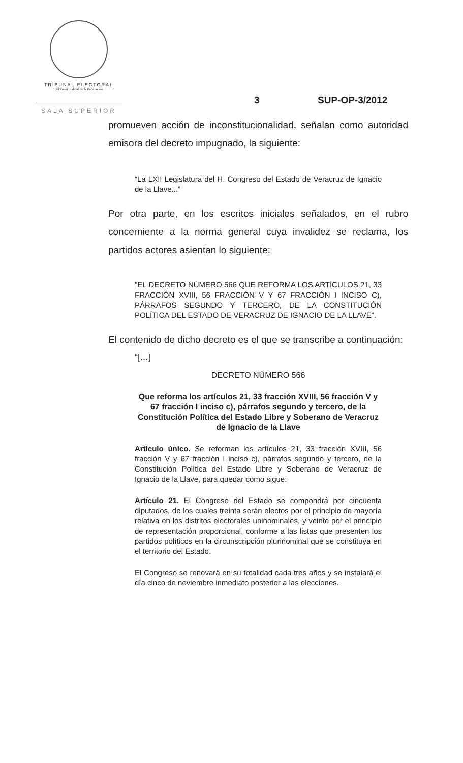TRIBUNAL ELECTORAL
del Poder Judicial de la Federación
SALA SUPERIOR
3 SUP-OP-3/2012
promueven acción de inconstitucionalidad, señalan como autoridad emisora del decreto impugnado, la siguiente:
“La LXII Legislatura del H. Congreso del Estado de Veracruz de Ignacio de la Llave...”
Por otra parte, en los escritos iniciales señalados, en el rubro concerniente a la norma general cuya invalidez se reclama, los partidos actores asientan lo siguiente:
"EL DECRETO NÚMERO 566 QUE REFORMA LOS ARTÍCULOS 21, 33 FRACCIÓN XVIII, 56 FRACCIÓN V Y 67 FRACCIÓN I INCISO C), PÁRRAFOS SEGUNDO Y TERCERO, DE LA CONSTITUCIÓN POLÍTICA DEL ESTADO DE VERACRUZ DE IGNACIO DE LA LLAVE”.
El contenido de dicho decreto es el que se transcribe a continuación:
“[...]
DECRETO NÚMERO 566
Que reforma los artículos 21, 33 fracción XVIII, 56 fracción V y 67 fracción I inciso c), párrafos segundo y tercero, de la Constitución Política del Estado Libre y Soberano de Veracruz de Ignacio de la Llave
Artículo único. Se reforman los artículos 21, 33 fracción XVIII, 56 fracción V y 67 fracción I inciso c), párrafos segundo y tercero, de la Constitución Política del Estado Libre y Soberano de Veracruz de Ignacio de la Llave, para quedar como sigue:
Artículo 21. El Congreso del Estado se compondrá por cincuenta diputados, de los cuales treinta serán electos por el principio de mayoría relativa en los distritos electorales uninominales, y veinte por el principio de representación proporcional, conforme a las listas que presenten los partidos políticos en la circunscripción plurinominal que se constituya en el territorio del Estado.
El Congreso se renovará en su totalidad cada tres años y se instalará el día cinco de noviembre inmediato posterior a las elecciones.